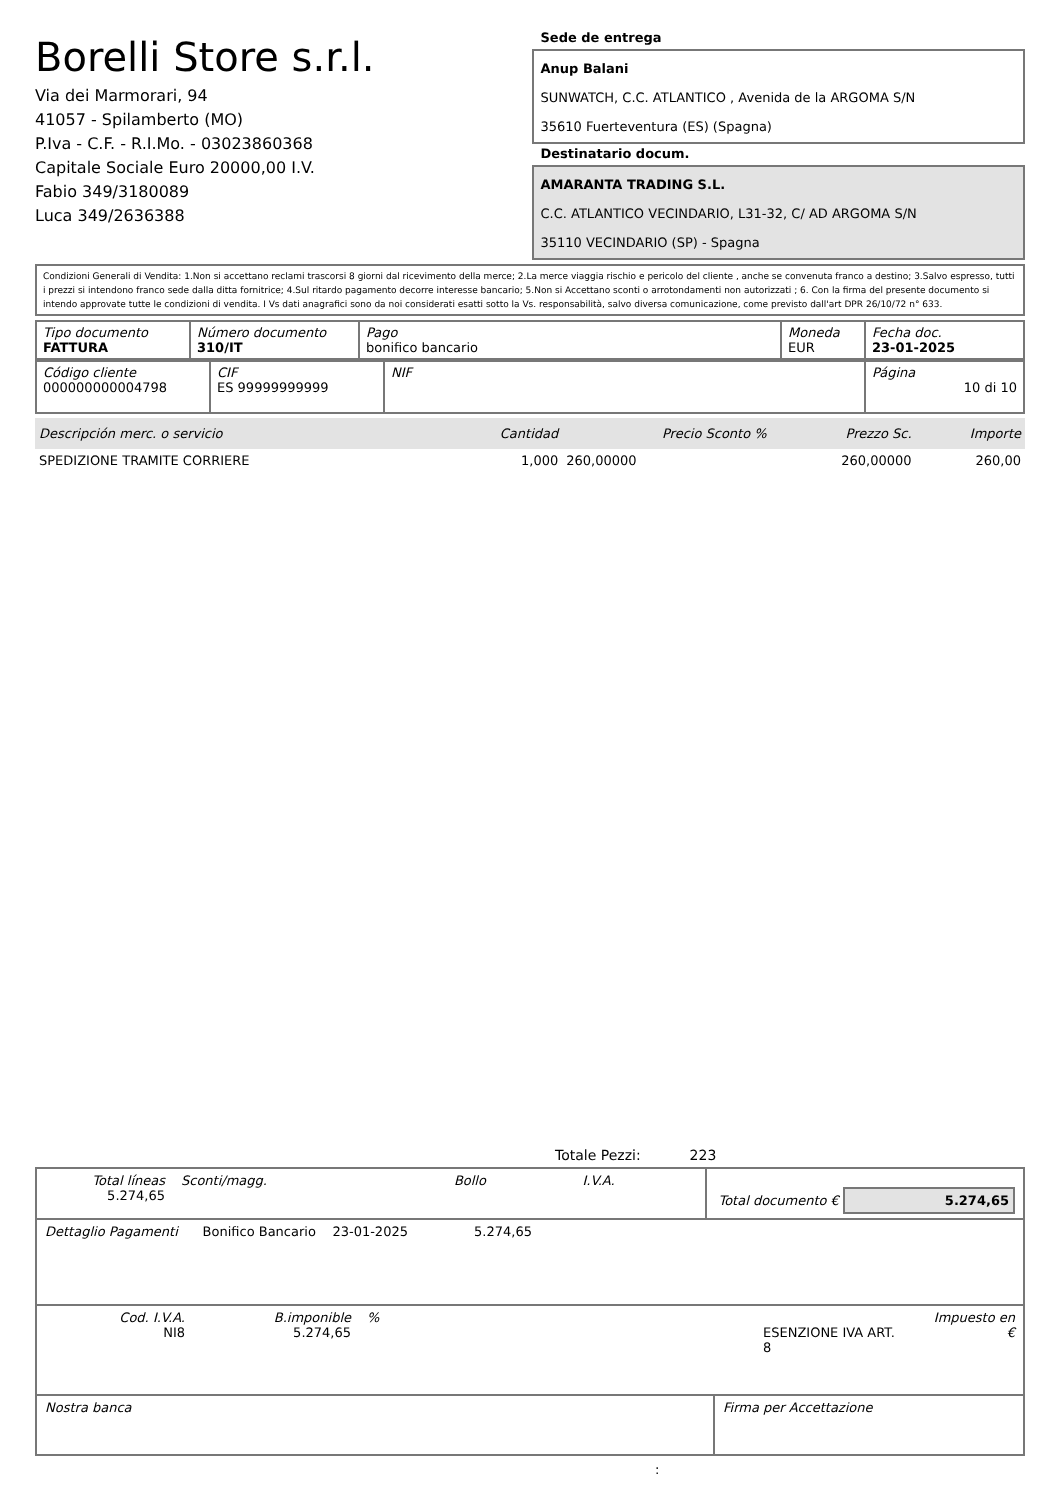Borelli Store s.r.l.
Via dei Marmorari, 94
41057 - Spilamberto (MO)
P.Iva - C.F. - R.I.Mo. - 03023860368
Capitale Sociale Euro 20000,00 I.V.
Fabio 349/3180089
Luca 349/2636388
Sede de entrega
Anup Balani
SUNWATCH, C.C. ATLANTICO , Avenida de la ARGOMA S/N
35610 Fuerteventura (ES) (Spagna)
Destinatario docum.
AMARANTA TRADING S.L.
C.C. ATLANTICO VECINDARIO, L31-32, C/ AD ARGOMA S/N
35110 VECINDARIO (SP) - Spagna
Condizioni Generali di Vendita: 1.Non si accettano reclami trascorsi 8 giorni dal ricevimento della merce; 2.La merce viaggia rischio e pericolo del cliente , anche se convenuta franco a destino; 3.Salvo espresso, tutti i prezzi si intendono franco sede dalla ditta fornitrice; 4.Sul ritardo pagamento decorre interesse bancario; 5.Non si Accettano sconti o arrotondamenti non autorizzati ; 6. Con la firma del presente documento si intendo approvate tutte le condizioni di vendita. I Vs dati anagrafici sono da noi considerati esatti sotto la Vs. responsabilità, salvo diversa comunicazione, come previsto dall'art DPR 26/10/72 n° 633.
| Tipo documento FATTURA | Número documento 310/IT | Pago bonifico bancario | Moneda EUR | Fecha doc. 23-01-2025 |
| Código cliente 000000000004798 | CIF ES 99999999999 | NIF | Página 10 di 10 |
| Descripción merc. o servicio | Cantidad | Precio Sconto % | Prezzo Sc. | Importe |
| --- | --- | --- | --- | --- |
| SPEDIZIONE TRAMITE CORRIERE | 1,000 | 260,00000 | 260,00000 | 260,00 |
Totale Pezzi: 223
| Total líneas 5.274,65 | Sconti/magg. | Bollo | I.V.A. | Total documento € 5.274,65 |
| Dettaglio Pagamenti Bonifico Bancario 23-01-2025 5.274,65 |
| Cod. I.V.A. NI8 | B.imponible 5.274,65 | % | ESENZIONE IVA ART. 8 | Impuesto en € |
| Nostra banca | Firma per Accettazione |
: